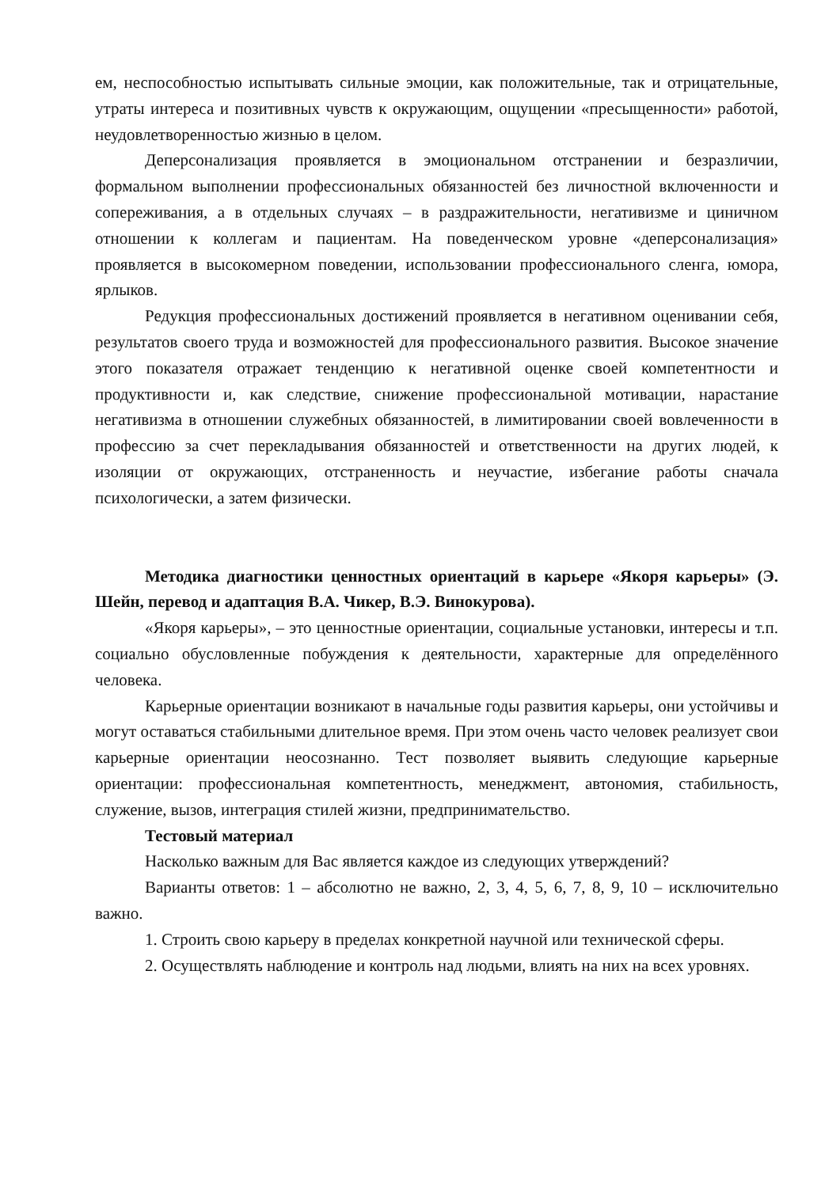ем, неспособностью испытывать сильные эмоции, как положительные, так и отрицательные, утраты интереса и позитивных чувств к окружающим, ощущении «пресыщенности» работой, неудовлетворенностью жизнью в целом.
Деперсонализация проявляется в эмоциональном отстранении и безразличии, формальном выполнении профессиональных обязанностей без личностной включенности и сопереживания, а в отдельных случаях – в раздражительности, негативизме и циничном отношении к коллегам и пациентам. На поведенческом уровне «деперсонализация» проявляется в высокомерном поведении, использовании профессионального сленга, юмора, ярлыков.
Редукция профессиональных достижений проявляется в негативном оценивании себя, результатов своего труда и возможностей для профессионального развития. Высокое значение этого показателя отражает тенденцию к негативной оценке своей компетентности и продуктивности и, как следствие, снижение профессиональной мотивации, нарастание негативизма в отношении служебных обязанностей, в лимитировании своей вовлеченности в профессию за счет перекладывания обязанностей и ответственности на других людей, к изоляции от окружающих, отстраненность и неучастие, избегание работы сначала психологически, а затем физически.
Методика диагностики ценностных ориентаций в карьере «Якоря карьеры» (Э. Шейн, перевод и адаптация В.А. Чикер, В.Э. Винокурова).
«Якоря карьеры», – это ценностные ориентации, социальные установки, интересы и т.п. социально обусловленные побуждения к деятельности, характерные для определённого человека.
Карьерные ориентации возникают в начальные годы развития карьеры, они устойчивы и могут оставаться стабильными длительное время. При этом очень часто человек реализует свои карьерные ориентации неосознанно. Тест позволяет выявить следующие карьерные ориентации: профессиональная компетентность, менеджмент, автономия, стабильность, служение, вызов, интеграция стилей жизни, предпринимательство.
Тестовый материал
Насколько важным для Вас является каждое из следующих утверждений?
Варианты ответов: 1 – абсолютно не важно, 2, 3, 4, 5, 6, 7, 8, 9, 10 – исключительно важно.
1. Строить свою карьеру в пределах конкретной научной или технической сферы.
2. Осуществлять наблюдение и контроль над людьми, влиять на них на всех уровнях.